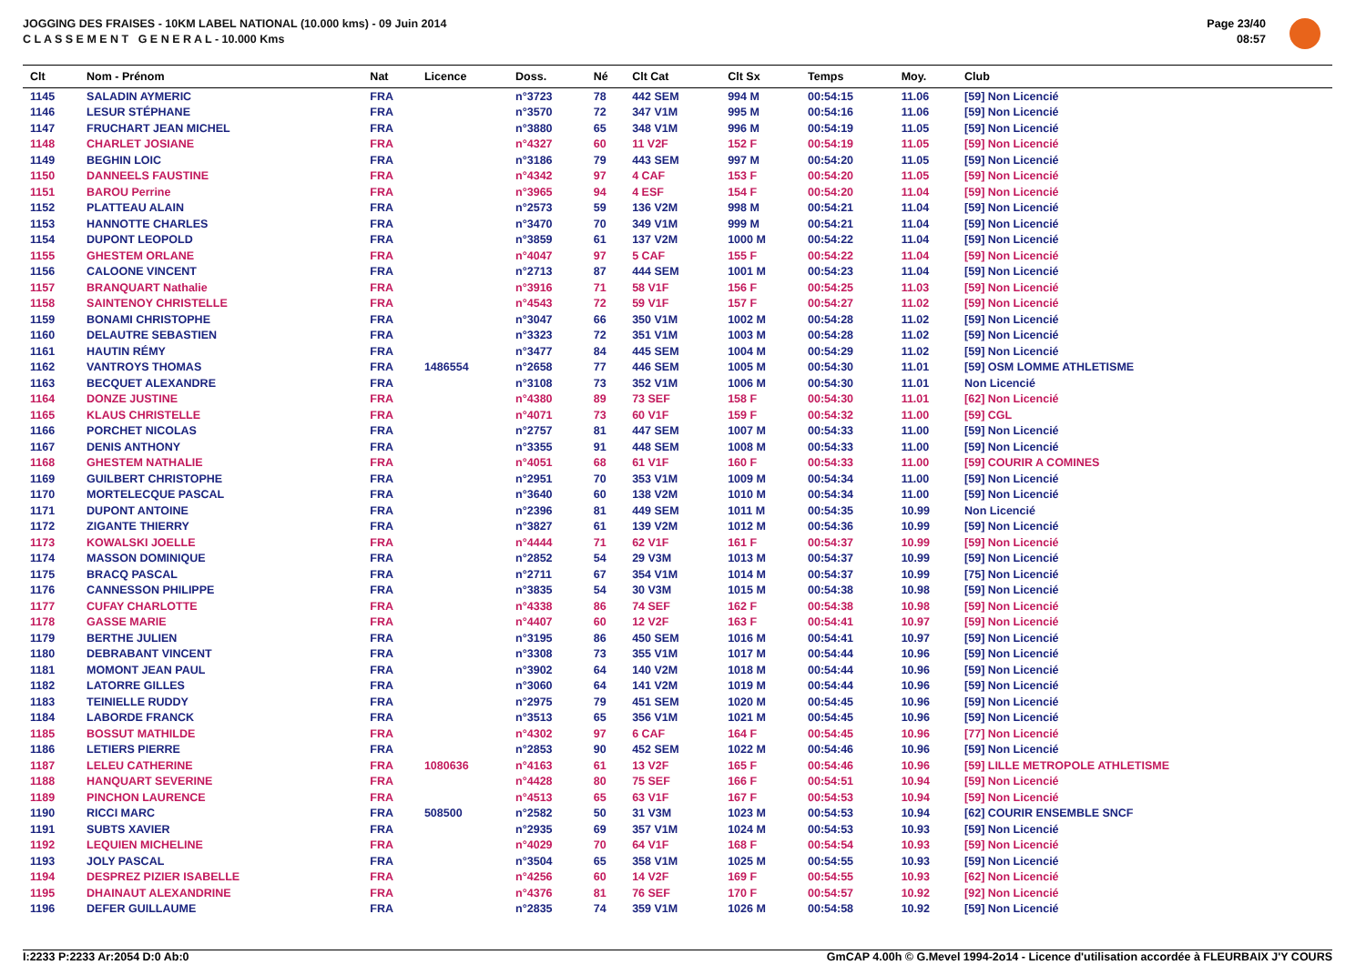JOGGING DES FRAISES - 10KM LABEL NATIONAL (10.000 kms) - 09 Juin 2014
C L A S S E M E N T G E N E R A L - 10.000 Kms
Page 23/40
08:57
| Clt | Nom - Prénom | Nat | Licence | Doss. | Né | Clt Cat | Clt Sx | Temps | Moy. | Club |
| --- | --- | --- | --- | --- | --- | --- | --- | --- | --- | --- |
| 1145 | SALADIN AYMERIC | FRA | | n°3723 | 78 | 442 SEM | 994 M | 00:54:15 | 11.06 | [59] Non Licencié |
| 1146 | LESUR STÉPHANE | FRA | | n°3570 | 72 | 347 V1M | 995 M | 00:54:16 | 11.06 | [59] Non Licencié |
| 1147 | FRUCHART JEAN MICHEL | FRA | | n°3880 | 65 | 348 V1M | 996 M | 00:54:19 | 11.05 | [59] Non Licencié |
| 1148 | CHARLET JOSIANE | FRA | | n°4327 | 60 | 11 V2F | 152 F | 00:54:19 | 11.05 | [59] Non Licencié |
| 1149 | BEGHIN LOIC | FRA | | n°3186 | 79 | 443 SEM | 997 M | 00:54:20 | 11.05 | [59] Non Licencié |
| 1150 | DANNEELS FAUSTINE | FRA | | n°4342 | 97 | 4 CAF | 153 F | 00:54:20 | 11.05 | [59] Non Licencié |
| 1151 | BAROU Perrine | FRA | | n°3965 | 94 | 4 ESF | 154 F | 00:54:20 | 11.04 | [59] Non Licencié |
| 1152 | PLATTEAU ALAIN | FRA | | n°2573 | 59 | 136 V2M | 998 M | 00:54:21 | 11.04 | [59] Non Licencié |
| 1153 | HANNOTTE CHARLES | FRA | | n°3470 | 70 | 349 V1M | 999 M | 00:54:21 | 11.04 | [59] Non Licencié |
| 1154 | DUPONT LEOPOLD | FRA | | n°3859 | 61 | 137 V2M | 1000 M | 00:54:22 | 11.04 | [59] Non Licencié |
| 1155 | GHESTEM ORLANE | FRA | | n°4047 | 97 | 5 CAF | 155 F | 00:54:22 | 11.04 | [59] Non Licencié |
| 1156 | CALOONE VINCENT | FRA | | n°2713 | 87 | 444 SEM | 1001 M | 00:54:23 | 11.04 | [59] Non Licencié |
| 1157 | BRANQUART Nathalie | FRA | | n°3916 | 71 | 58 V1F | 156 F | 00:54:25 | 11.03 | [59] Non Licencié |
| 1158 | SAINTENOY CHRISTELLE | FRA | | n°4543 | 72 | 59 V1F | 157 F | 00:54:27 | 11.02 | [59] Non Licencié |
| 1159 | BONAMI CHRISTOPHE | FRA | | n°3047 | 66 | 350 V1M | 1002 M | 00:54:28 | 11.02 | [59] Non Licencié |
| 1160 | DELAUTRE SEBASTIEN | FRA | | n°3323 | 72 | 351 V1M | 1003 M | 00:54:28 | 11.02 | [59] Non Licencié |
| 1161 | HAUTIN RÉMY | FRA | | n°3477 | 84 | 445 SEM | 1004 M | 00:54:29 | 11.02 | [59] Non Licencié |
| 1162 | VANTROYS THOMAS | FRA | 1486554 | n°2658 | 77 | 446 SEM | 1005 M | 00:54:30 | 11.01 | [59] OSM LOMME ATHLETISME |
| 1163 | BECQUET ALEXANDRE | FRA | | n°3108 | 73 | 352 V1M | 1006 M | 00:54:30 | 11.01 | Non Licencié |
| 1164 | DONZE JUSTINE | FRA | | n°4380 | 89 | 73 SEF | 158 F | 00:54:30 | 11.01 | [62] Non Licencié |
| 1165 | KLAUS CHRISTELLE | FRA | | n°4071 | 73 | 60 V1F | 159 F | 00:54:32 | 11.00 | [59] CGL |
| 1166 | PORCHET NICOLAS | FRA | | n°2757 | 81 | 447 SEM | 1007 M | 00:54:33 | 11.00 | [59] Non Licencié |
| 1167 | DENIS ANTHONY | FRA | | n°3355 | 91 | 448 SEM | 1008 M | 00:54:33 | 11.00 | [59] Non Licencié |
| 1168 | GHESTEM NATHALIE | FRA | | n°4051 | 68 | 61 V1F | 160 F | 00:54:33 | 11.00 | [59] COURIR A COMINES |
| 1169 | GUILBERT CHRISTOPHE | FRA | | n°2951 | 70 | 353 V1M | 1009 M | 00:54:34 | 11.00 | [59] Non Licencié |
| 1170 | MORTELECQUE PASCAL | FRA | | n°3640 | 60 | 138 V2M | 1010 M | 00:54:34 | 11.00 | [59] Non Licencié |
| 1171 | DUPONT ANTOINE | FRA | | n°2396 | 81 | 449 SEM | 1011 M | 00:54:35 | 10.99 | Non Licencié |
| 1172 | ZIGANTE THIERRY | FRA | | n°3827 | 61 | 139 V2M | 1012 M | 00:54:36 | 10.99 | [59] Non Licencié |
| 1173 | KOWALSKI JOELLE | FRA | | n°4444 | 71 | 62 V1F | 161 F | 00:54:37 | 10.99 | [59] Non Licencié |
| 1174 | MASSON DOMINIQUE | FRA | | n°2852 | 54 | 29 V3M | 1013 M | 00:54:37 | 10.99 | [59] Non Licencié |
| 1175 | BRACQ PASCAL | FRA | | n°2711 | 67 | 354 V1M | 1014 M | 00:54:37 | 10.99 | [75] Non Licencié |
| 1176 | CANNESSON PHILIPPE | FRA | | n°3835 | 54 | 30 V3M | 1015 M | 00:54:38 | 10.98 | [59] Non Licencié |
| 1177 | CUFAY CHARLOTTE | FRA | | n°4338 | 86 | 74 SEF | 162 F | 00:54:38 | 10.98 | [59] Non Licencié |
| 1178 | GASSE MARIE | FRA | | n°4407 | 60 | 12 V2F | 163 F | 00:54:41 | 10.97 | [59] Non Licencié |
| 1179 | BERTHE JULIEN | FRA | | n°3195 | 86 | 450 SEM | 1016 M | 00:54:41 | 10.97 | [59] Non Licencié |
| 1180 | DEBRABANT VINCENT | FRA | | n°3308 | 73 | 355 V1M | 1017 M | 00:54:44 | 10.96 | [59] Non Licencié |
| 1181 | MOMONT JEAN PAUL | FRA | | n°3902 | 64 | 140 V2M | 1018 M | 00:54:44 | 10.96 | [59] Non Licencié |
| 1182 | LATORRE GILLES | FRA | | n°3060 | 64 | 141 V2M | 1019 M | 00:54:44 | 10.96 | [59] Non Licencié |
| 1183 | TEINIELLE RUDDY | FRA | | n°2975 | 79 | 451 SEM | 1020 M | 00:54:45 | 10.96 | [59] Non Licencié |
| 1184 | LABORDE FRANCK | FRA | | n°3513 | 65 | 356 V1M | 1021 M | 00:54:45 | 10.96 | [59] Non Licencié |
| 1185 | BOSSUT MATHILDE | FRA | | n°4302 | 97 | 6 CAF | 164 F | 00:54:45 | 10.96 | [77] Non Licencié |
| 1186 | LETIERS PIERRE | FRA | | n°2853 | 90 | 452 SEM | 1022 M | 00:54:46 | 10.96 | [59] Non Licencié |
| 1187 | LELEU CATHERINE | FRA | 1080636 | n°4163 | 61 | 13 V2F | 165 F | 00:54:46 | 10.96 | [59] LILLE METROPOLE ATHLETISME |
| 1188 | HANQUART SEVERINE | FRA | | n°4428 | 80 | 75 SEF | 166 F | 00:54:51 | 10.94 | [59] Non Licencié |
| 1189 | PINCHON LAURENCE | FRA | | n°4513 | 65 | 63 V1F | 167 F | 00:54:53 | 10.94 | [59] Non Licencié |
| 1190 | RICCI MARC | FRA | 508500 | n°2582 | 50 | 31 V3M | 1023 M | 00:54:53 | 10.94 | [62] COURIR ENSEMBLE SNCF |
| 1191 | SUBTS XAVIER | FRA | | n°2935 | 69 | 357 V1M | 1024 M | 00:54:53 | 10.93 | [59] Non Licencié |
| 1192 | LEQUIEN MICHELINE | FRA | | n°4029 | 70 | 64 V1F | 168 F | 00:54:54 | 10.93 | [59] Non Licencié |
| 1193 | JOLY PASCAL | FRA | | n°3504 | 65 | 358 V1M | 1025 M | 00:54:55 | 10.93 | [59] Non Licencié |
| 1194 | DESPREZ PIZIER ISABELLE | FRA | | n°4256 | 60 | 14 V2F | 169 F | 00:54:55 | 10.93 | [62] Non Licencié |
| 1195 | DHAINAUT ALEXANDRINE | FRA | | n°4376 | 81 | 76 SEF | 170 F | 00:54:57 | 10.92 | [92] Non Licencié |
| 1196 | DEFER GUILLAUME | FRA | | n°2835 | 74 | 359 V1M | 1026 M | 00:54:58 | 10.92 | [59] Non Licencié |
I:2233 P:2233 Ar:2054 D:0 Ab:0 GmCAP 4.00h © G.Mevel 1994-2o14 - Licence d'utilisation accordée à FLEURBAIX J'Y COURS